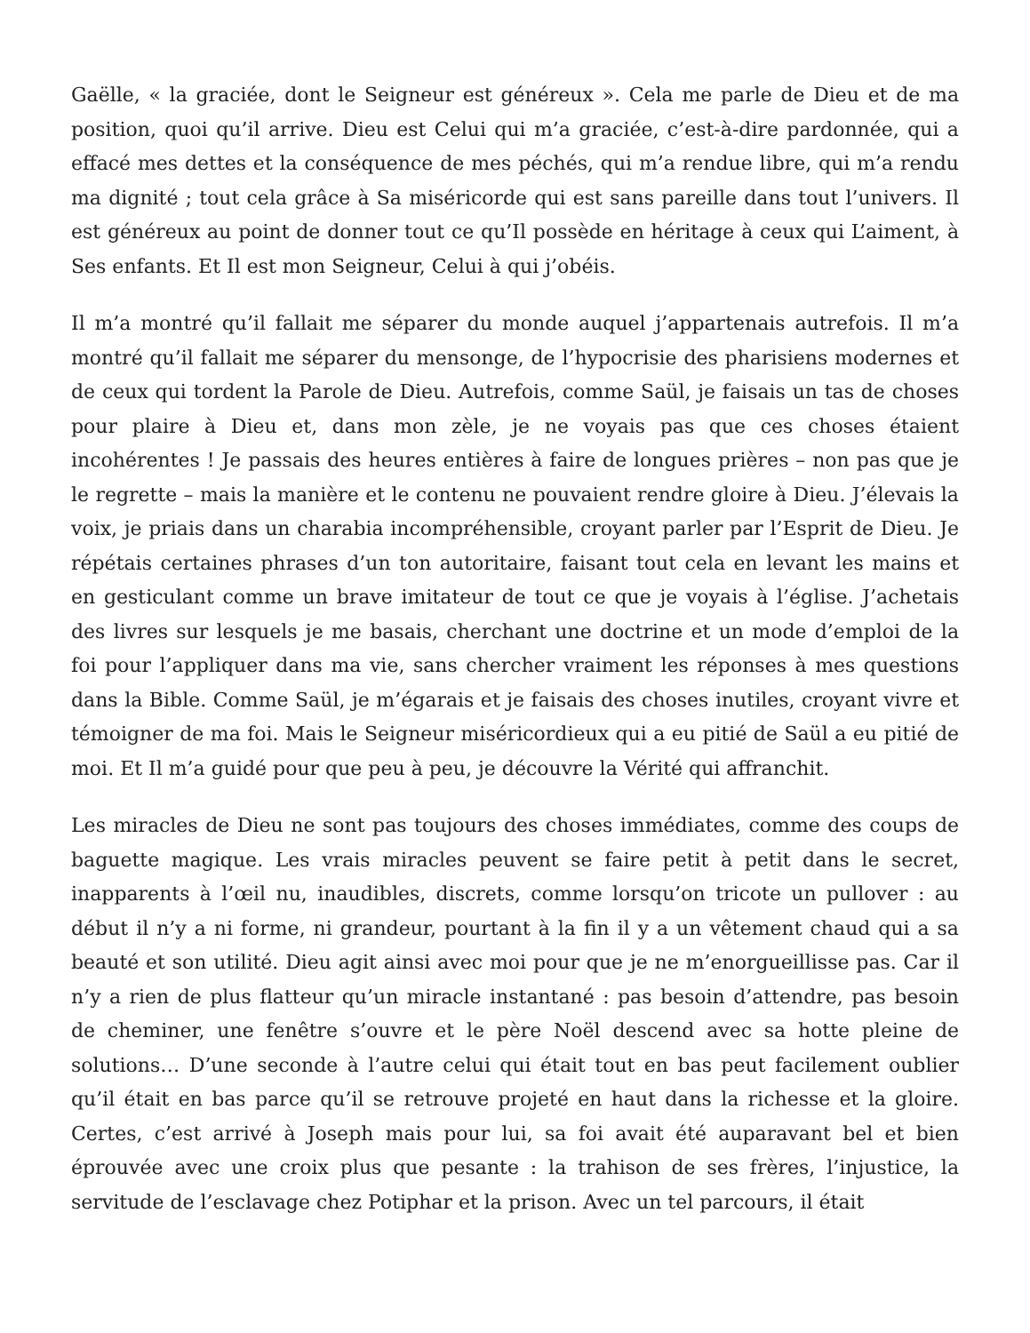Gaëlle, « la graciée, dont le Seigneur est généreux ». Cela me parle de Dieu et de ma position, quoi qu’il arrive. Dieu est Celui qui m’a graciée, c’est-à-dire pardonnée, qui a effacé mes dettes et la conséquence de mes péchés, qui m’a rendue libre, qui m’a rendu ma dignité ; tout cela grâce à Sa miséricorde qui est sans pareille dans tout l’univers. Il est généreux au point de donner tout ce qu’Il possède en héritage à ceux qui L’aiment, à Ses enfants. Et Il est mon Seigneur, Celui à qui j’obéis.
Il m’a montré qu’il fallait me séparer du monde auquel j’appartenais autrefois. Il m’a montré qu’il fallait me séparer du mensonge, de l’hypocrisie des pharisiens modernes et de ceux qui tordent la Parole de Dieu. Autrefois, comme Saül, je faisais un tas de choses pour plaire à Dieu et, dans mon zèle, je ne voyais pas que ces choses étaient incohérentes ! Je passais des heures entières à faire de longues prières – non pas que je le regrette – mais la manière et le contenu ne pouvaient rendre gloire à Dieu. J’élevais la voix, je priais dans un charabia incompréhensible, croyant parler par l’Esprit de Dieu. Je répétais certaines phrases d’un ton autoritaire, faisant tout cela en levant les mains et en gesticulant comme un brave imitateur de tout ce que je voyais à l’église. J’achetais des livres sur lesquels je me basais, cherchant une doctrine et un mode d’emploi de la foi pour l’appliquer dans ma vie, sans chercher vraiment les réponses à mes questions dans la Bible. Comme Saül, je m’égarais et je faisais des choses inutiles, croyant vivre et témoigner de ma foi. Mais le Seigneur miséricordieux qui a eu pitié de Saül a eu pitié de moi. Et Il m’a guidé pour que peu à peu, je découvre la Vérité qui affranchit.
Les miracles de Dieu ne sont pas toujours des choses immédiates, comme des coups de baguette magique. Les vrais miracles peuvent se faire petit à petit dans le secret, inapparents à l’œil nu, inaudibles, discrets, comme lorsqu’on tricote un pullover : au début il n’y a ni forme, ni grandeur, pourtant à la fin il y a un vêtement chaud qui a sa beauté et son utilité. Dieu agit ainsi avec moi pour que je ne m’enorgueillisse pas. Car il n’y a rien de plus flatteur qu’un miracle instantané : pas besoin d’attendre, pas besoin de cheminer, une fenêtre s’ouvre et le père Noël descend avec sa hotte pleine de solutions… D’une seconde à l’autre celui qui était tout en bas peut facilement oublier qu’il était en bas parce qu’il se retrouve projeté en haut dans la richesse et la gloire. Certes, c’est arrivé à Joseph mais pour lui, sa foi avait été auparavant bel et bien éprouvée avec une croix plus que pesante : la trahison de ses frères, l’injustice, la servitude de l’esclavage chez Potiphar et la prison. Avec un tel parcours, il était